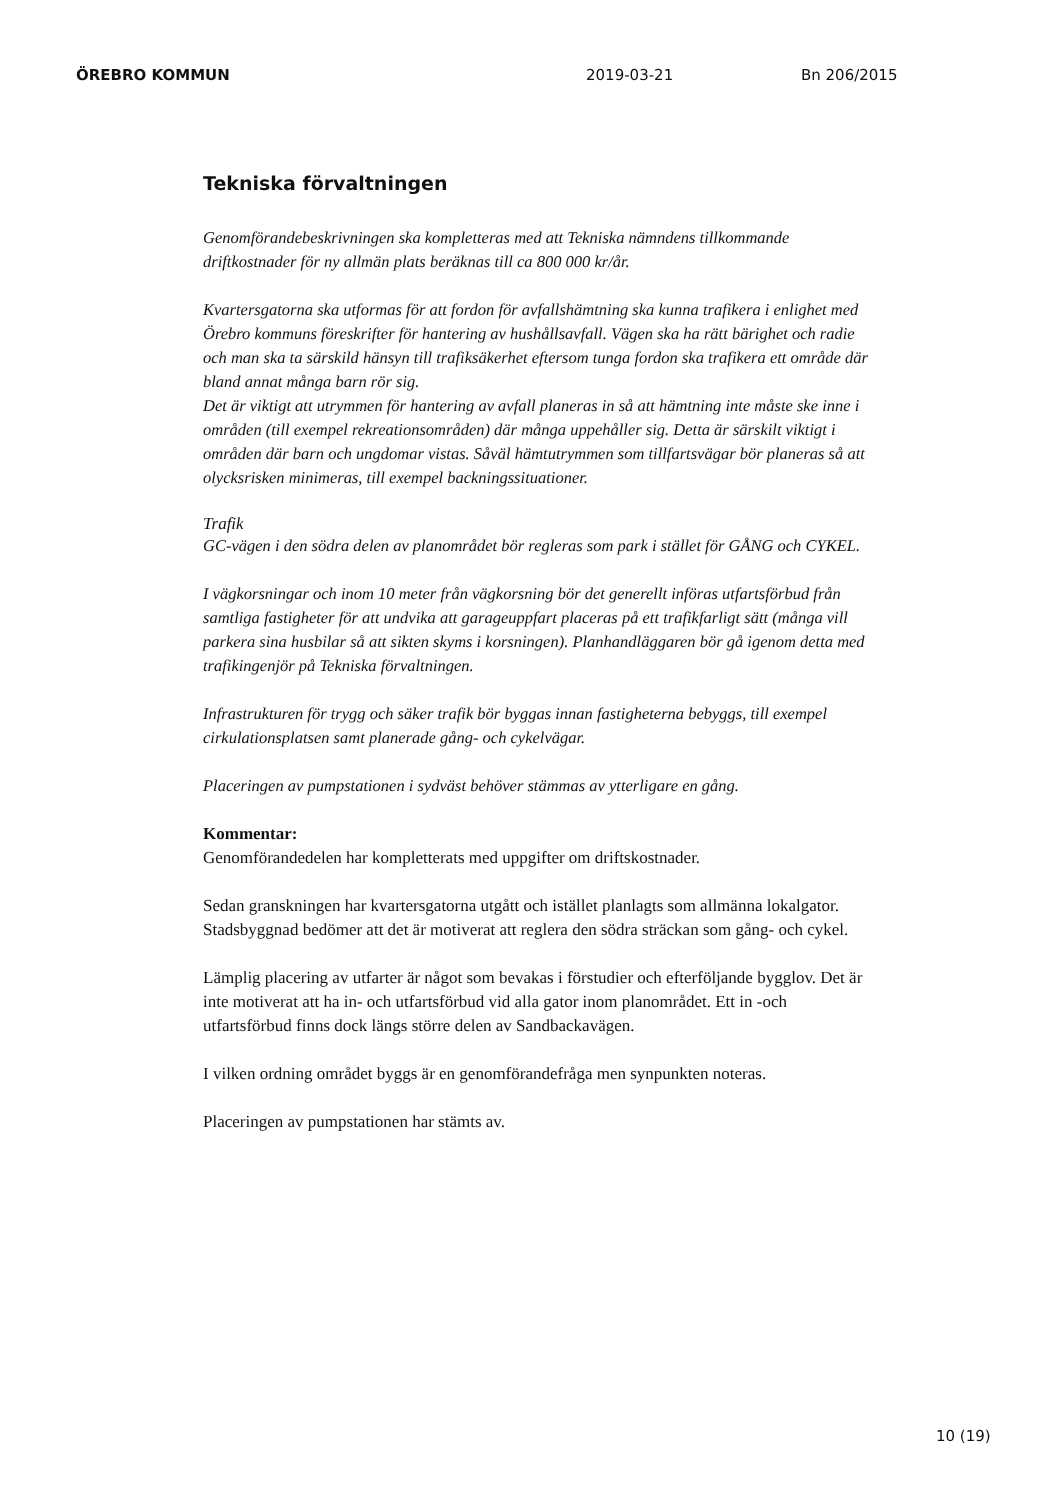ÖREBRO KOMMUN 2019-03-21 Bn 206/2015
Tekniska förvaltningen
Genomförandebeskrivningen ska kompletteras med att Tekniska nämndens tillkommande driftkostnader för ny allmän plats beräknas till ca 800 000 kr/år.
Kvartersgatorna ska utformas för att fordon för avfallshämtning ska kunna trafikera i enlighet med Örebro kommuns föreskrifter för hantering av hushållsavfall. Vägen ska ha rätt bärighet och radie och man ska ta särskild hänsyn till trafiksäkerhet eftersom tunga fordon ska trafikera ett område där bland annat många barn rör sig.
Det är viktigt att utrymmen för hantering av avfall planeras in så att hämtning inte måste ske inne i områden (till exempel rekreationsområden) där många uppehåller sig. Detta är särskilt viktigt i områden där barn och ungdomar vistas. Såväl hämtutrymmen som tillfartsvägar bör planeras så att olycksrisken minimeras, till exempel backningssituationer.
Trafik
GC-vägen i den södra delen av planområdet bör regleras som park i stället för GÅNG och CYKEL.
I vägkorsningar och inom 10 meter från vägkorsning bör det generellt införas utfartsförbud från samtliga fastigheter för att undvika att garageuppfart placeras på ett trafikfarligt sätt (många vill parkera sina husbilar så att sikten skyms i korsningen). Planhandläggaren bör gå igenom detta med trafikingenjör på Tekniska förvaltningen.
Infrastrukturen för trygg och säker trafik bör byggas innan fastigheterna bebyggs, till exempel cirkulationsplatsen samt planerade gång- och cykelvägar.
Placeringen av pumpstationen i sydväst behöver stämmas av ytterligare en gång.
Kommentar:
Genomförandedelen har kompletterats med uppgifter om driftskostnader.
Sedan granskningen har kvartersgatorna utgått och istället planlagts som allmänna lokalgator. Stadsbyggnad bedömer att det är motiverat att reglera den södra sträckan som gång- och cykel.
Lämplig placering av utfarter är något som bevakas i förstudier och efterföljande bygglov. Det är inte motiverat att ha in- och utfartsförbud vid alla gator inom planområdet. Ett in -och utfartsförbud finns dock längs större delen av Sandbackavägen.
I vilken ordning området byggs är en genomförandefråga men synpunkten noteras.
Placeringen av pumpstationen har stämts av.
10 (19)